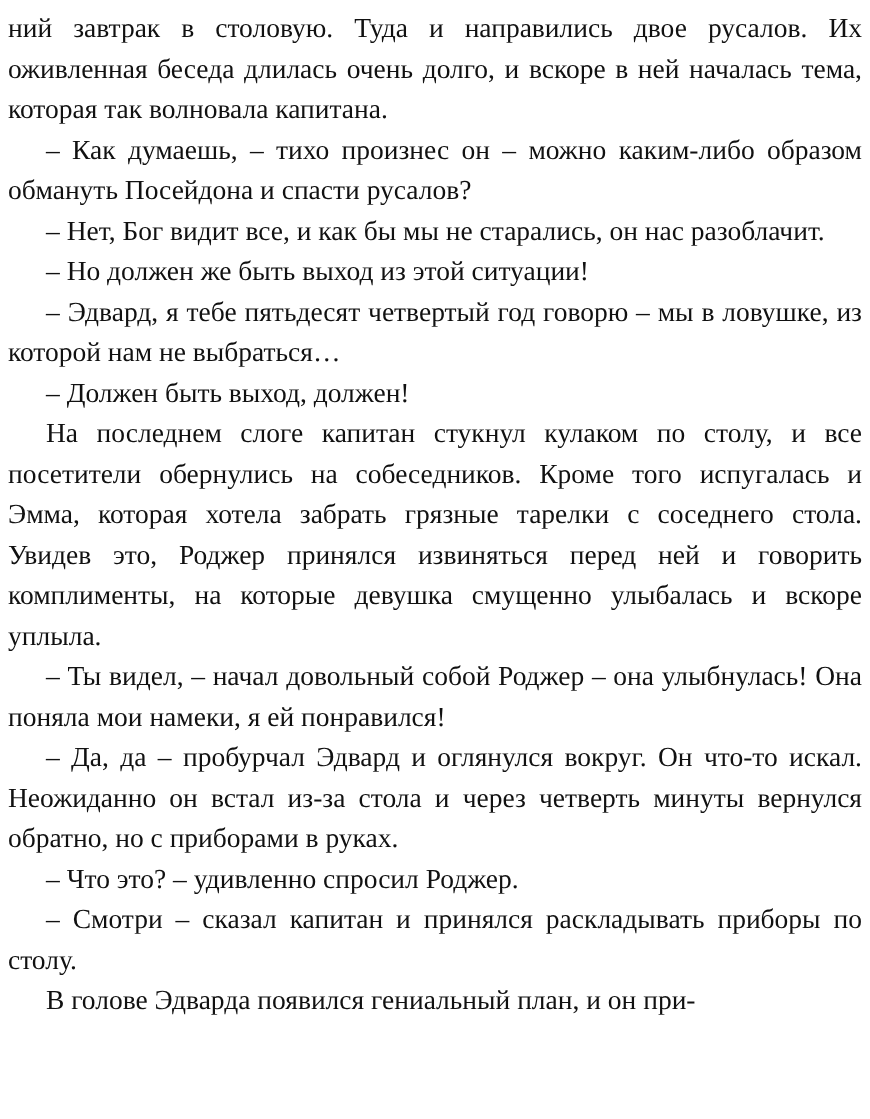ний завтрак в столовую. Туда и направились двое русалов. Их оживленная беседа длилась очень долго, и вскоре в ней началась тема, которая так волновала капитана.
– Как думаешь, – тихо произнес он – можно каким-либо образом обмануть Посейдона и спасти русалов?
– Нет, Бог видит все, и как бы мы не старались, он нас разоблачит.
– Но должен же быть выход из этой ситуации!
– Эдвард, я тебе пятьдесят четвертый год говорю – мы в ловушке, из которой нам не выбраться…
– Должен быть выход, должен!
На последнем слоге капитан стукнул кулаком по столу, и все посетители обернулись на собеседников. Кроме того испугалась и Эмма, которая хотела забрать грязные тарелки с соседнего стола. Увидев это, Роджер принялся извиняться перед ней и говорить комплименты, на которые девушка смущенно улыбалась и вскоре уплыла.
– Ты видел, – начал довольный собой Роджер – она улыбнулась! Она поняла мои намеки, я ей понравился!
– Да, да – пробурчал Эдвард и оглянулся вокруг. Он что-то искал. Неожиданно он встал из-за стола и через четверть минуты вернулся обратно, но с приборами в руках.
– Что это? – удивленно спросил Роджер.
– Смотри – сказал капитан и принялся раскладывать приборы по столу.
В голове Эдварда появился гениальный план, и он при-